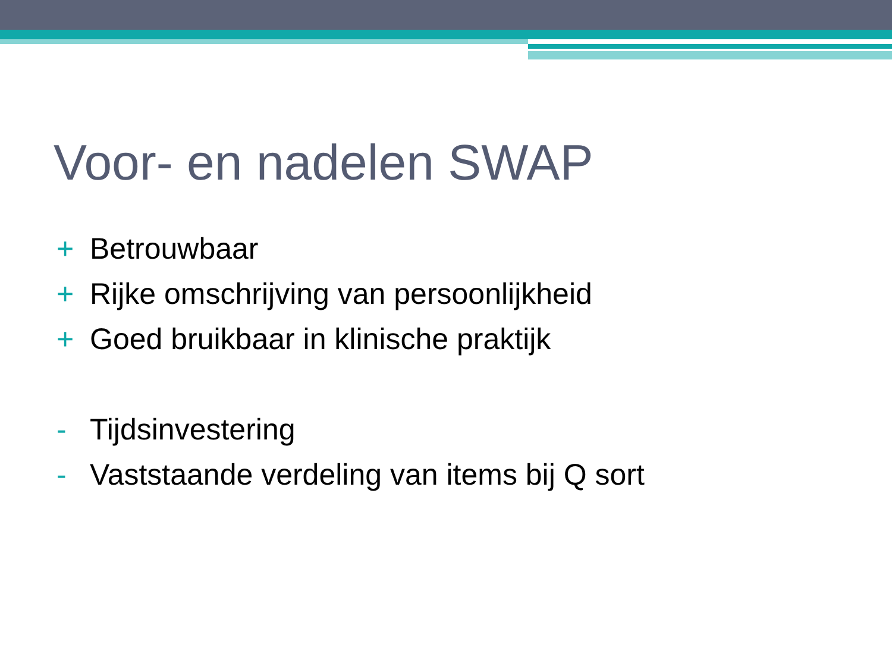Voor- en nadelen SWAP
+ Betrouwbaar
+ Rijke omschrijving van persoonlijkheid
+ Goed bruikbaar in klinische praktijk
- Tijdsinvestering
- Vaststaande verdeling van items bij Q sort